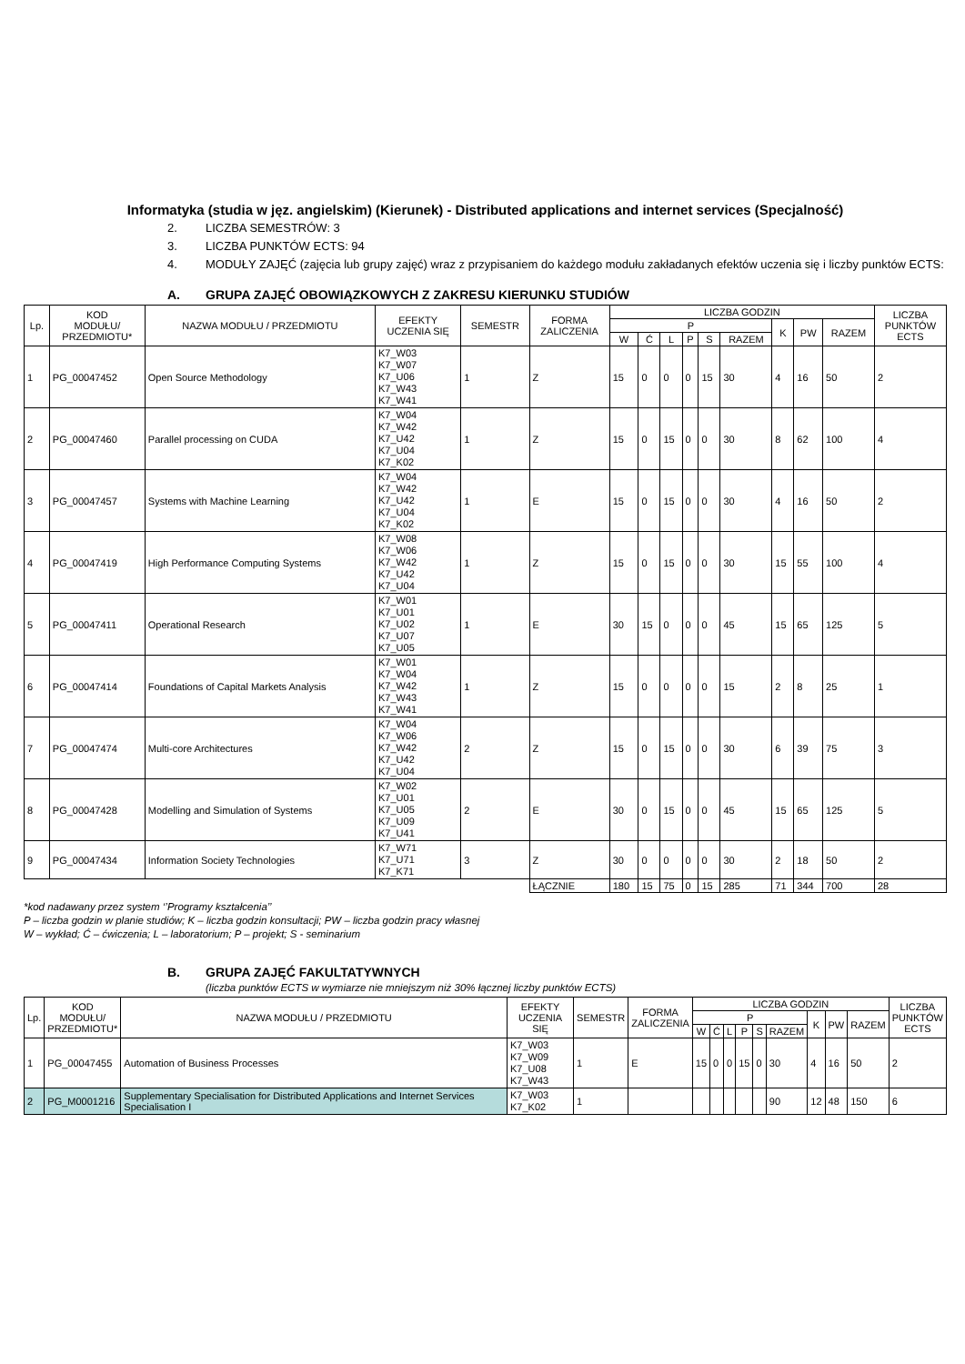Informatyka (studia w jęz. angielskim) (Kierunek) - Distributed applications and internet services (Specjalność)
2. LICZBA SEMESTRÓW: 3
3. LICZBA PUNKTÓW ECTS: 94
4. MODUŁY ZAJĘĆ (zajęcia lub grupy zajęć) wraz z przypisaniem do każdego modułu zakładanych efektów uczenia się i liczby punktów ECTS:
A. GRUPA ZAJĘĆ OBOWIĄZKOWYCH Z ZAKRESU KIERUNKU STUDIÓW
| Lp. | KOD MODUŁU/ PRZEDMIOTU* | NAZWA MODUŁU / PRZEDMIOTU | EFEKTY UCZENIA SIĘ | SEMESTR | FORMA ZALICZENIA | LICZBA GODZIN | | | | | | | | | LICZBA PUNKTÓW ECTS |
| --- | --- | --- | --- | --- | --- | --- | --- | --- | --- | --- | --- | --- | --- | --- | --- |
| | | | | | | P | | | | | | K | PW | RAZEM | |
| | | | | | | W | Ć | L | P | S | RAZEM | | | | |
| 1 | PG_00047452 | Open Source Methodology | K7_W03 K7_W07 K7_U06 K7_W43 K7_W41 | 1 | Z | 15 | 0 | 0 | 0 | 15 | 30 | 4 | 16 | 50 | 2 |
| 2 | PG_00047460 | Parallel processing on CUDA | K7_W04 K7_W42 K7_U42 K7_U04 K7_K02 | 1 | Z | 15 | 0 | 15 | 0 | 0 | 30 | 8 | 62 | 100 | 4 |
| 3 | PG_00047457 | Systems with Machine Learning | K7_W04 K7_W42 K7_U42 K7_U04 K7_K02 | 1 | E | 15 | 0 | 15 | 0 | 0 | 30 | 4 | 16 | 50 | 2 |
| 4 | PG_00047419 | High Performance Computing Systems | K7_W08 K7_W06 K7_W42 K7_U42 K7_U04 | 1 | Z | 15 | 0 | 15 | 0 | 0 | 30 | 15 | 55 | 100 | 4 |
| 5 | PG_00047411 | Operational Research | K7_W01 K7_U01 K7_U02 K7_U07 K7_U05 | 1 | E | 30 | 15 | 0 | 0 | 0 | 45 | 15 | 65 | 125 | 5 |
| 6 | PG_00047414 | Foundations of Capital Markets Analysis | K7_W01 K7_W04 K7_W42 K7_W43 K7_W41 | 1 | Z | 15 | 0 | 0 | 0 | 0 | 15 | 2 | 8 | 25 | 1 |
| 7 | PG_00047474 | Multi-core Architectures | K7_W04 K7_W06 K7_W42 K7_U42 K7_U04 | 2 | Z | 15 | 0 | 15 | 0 | 0 | 30 | 6 | 39 | 75 | 3 |
| 8 | PG_00047428 | Modelling and Simulation of Systems | K7_W02 K7_U01 K7_U05 K7_U09 K7_U41 | 2 | E | 30 | 0 | 15 | 0 | 0 | 45 | 15 | 65 | 125 | 5 |
| 9 | PG_00047434 | Information Society Technologies | K7_W71 K7_U71 K7_K71 | 3 | Z | 30 | 0 | 0 | 0 | 0 | 30 | 2 | 18 | 50 | 2 |
| | | | | | ŁĄCZNIE | 180 | 15 | 75 | 0 | 15 | 285 | 71 | 344 | 700 | 28 |
*kod nadawany przez system ‘’Programy kształcenia’’
P – liczba godzin w planie studiów; K – liczba godzin konsultacji; PW – liczba godzin pracy własnej
W – wykład; Ć – ćwiczenia; L – laboratorium; P – projekt; S - seminarium
B. GRUPA ZAJĘĆ FAKULTATYWNYCH
(liczba punktów ECTS w wymiarze nie mniejszym niż 30% łącznej liczby punktów ECTS)
| Lp. | KOD MODUŁU/ PRZEDMIOTU* | NAZWA MODUŁU / PRZEDMIOTU | EFEKTY UCZENIA SIĘ | SEMESTR | FORMA ZALICZENIA | LICZBA GODZIN | | | | | | | | | LICZBA PUNKTÓW ECTS |
| --- | --- | --- | --- | --- | --- | --- | --- | --- | --- | --- | --- | --- | --- | --- | --- |
| | | | | | | P | | | | | | K | PW | RAZEM | |
| | | | | | | W | Ć | L | P | S | RAZEM | | | | |
| 1 | PG_00047455 | Automation of Business Processes | K7_W03 K7_W09 K7_U08 K7_W43 | 1 | E | 15 | 0 | 0 | 15 | 0 | 30 | 4 | 16 | 50 | 2 |
| 2 | PG_M0001216 | Supplementary Specialisation for Distributed Applications and Internet Services Specialisation I | K7_W03 K7_K02 | 1 | | | | | | | 90 | 12 | 48 | 150 | 6 |